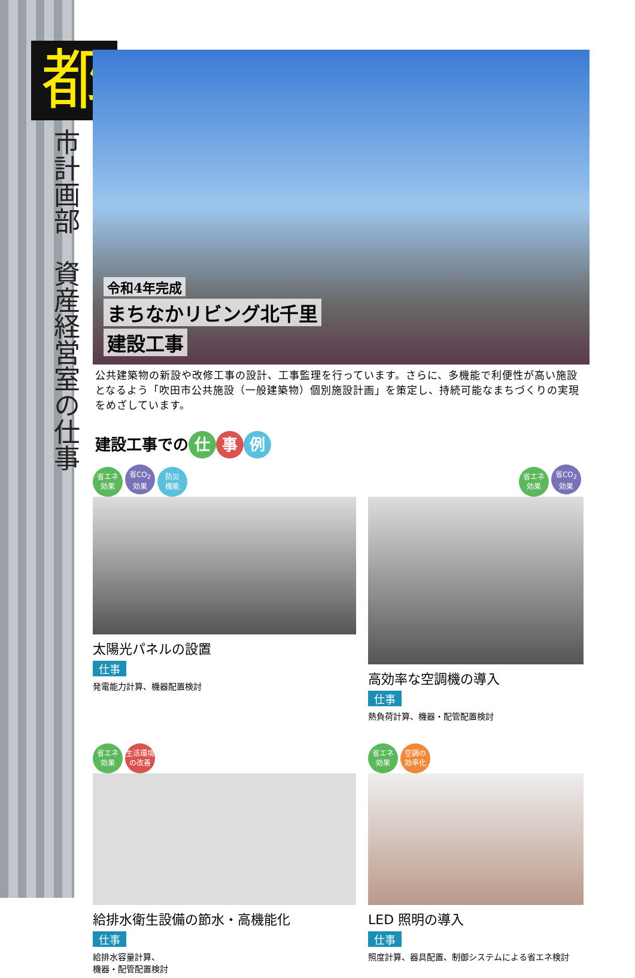都
市計画部　資産経営室の仕事
令和4年完成
まちなかリビング北千里
建設工事
公共建築物の新設や改修工事の設計、工事監理を行っています。さらに、多機能で利便性が高い施設となるよう「吹田市公共施設（一般建築物）個別施設計画」を策定し、持続可能なまちづくりの実現をめざしています。
建設工事での 仕 事 例
省エネ
効果 省CO<sub>2</sub>
効果 防災
機能
太陽光パネルの設置
仕事
発電能力計算、機器配置検討
省エネ
効果 省CO<sub>2</sub>
効果
高効率な空調機の導入
仕事
熱負荷計算、機器・配管配置検討
省エネ
効果 生活環境
の改善
給排水衛生設備の節水・高機能化
仕事
給排水容量計算、
機器・配管配置検討
省エネ
効果 空調の
効率化
LED 照明の導入
仕事
照度計算、器具配置、制御システムによる省エネ検討